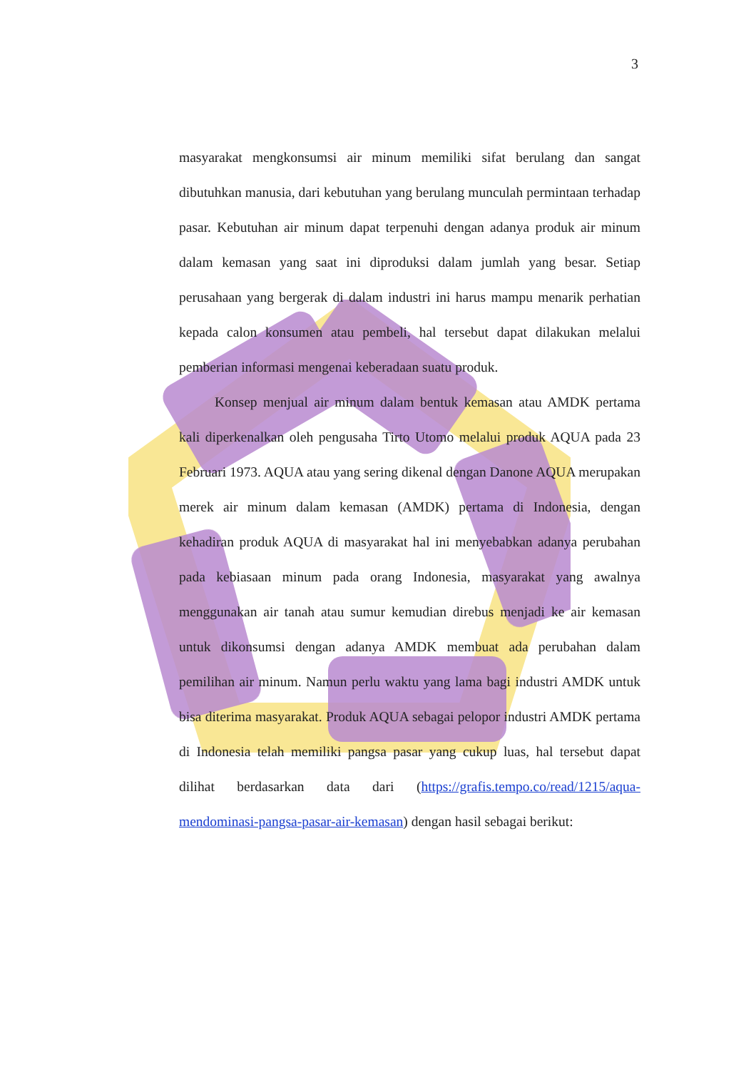3
masyarakat mengkonsumsi air minum memiliki sifat berulang dan sangat dibutuhkan manusia, dari kebutuhan yang berulang munculah permintaan terhadap pasar. Kebutuhan air minum dapat terpenuhi dengan adanya produk air minum dalam kemasan yang saat ini diproduksi dalam jumlah yang besar. Setiap perusahaan yang bergerak di dalam industri ini harus mampu menarik perhatian kepada calon konsumen atau pembeli, hal tersebut dapat dilakukan melalui pemberian informasi mengenai keberadaan suatu produk.
Konsep menjual air minum dalam bentuk kemasan atau AMDK pertama kali diperkenalkan oleh pengusaha Tirto Utomo melalui produk AQUA pada 23 Februari 1973. AQUA atau yang sering dikenal dengan Danone AQUA merupakan merek air minum dalam kemasan (AMDK) pertama di Indonesia, dengan kehadiran produk AQUA di masyarakat hal ini menyebabkan adanya perubahan pada kebiasaan minum pada orang Indonesia, masyarakat yang awalnya menggunakan air tanah atau sumur kemudian direbus menjadi ke air kemasan untuk dikonsumsi dengan adanya AMDK membuat ada perubahan dalam pemilihan air minum. Namun perlu waktu yang lama bagi industri AMDK untuk bisa diterima masyarakat. Produk AQUA sebagai pelopor industri AMDK pertama di Indonesia telah memiliki pangsa pasar yang cukup luas, hal tersebut dapat dilihat berdasarkan data dari (https://grafis.tempo.co/read/1215/aqua-mendominasi-pangsa-pasar-air-kemasan) dengan hasil sebagai berikut: